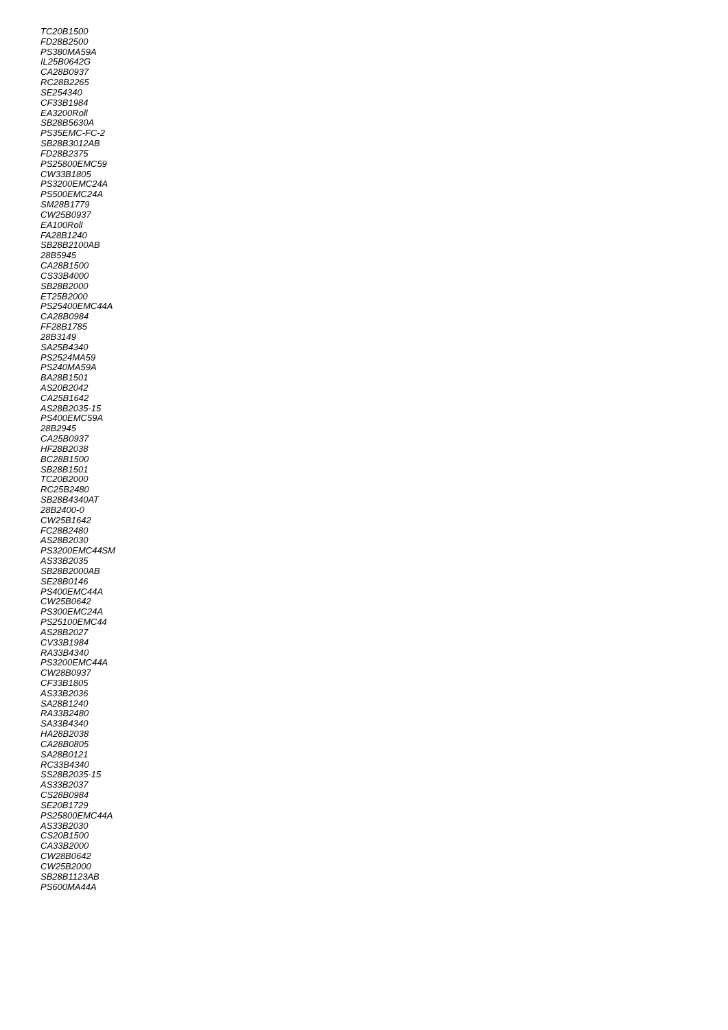TC20B1500
FD28B2500
PS380MA59A
IL25B0642G
CA28B0937
RC28B2265
SE254340
CF33B1984
EA3200Roll
SB28B5630A
PS35EMC-FC-2
SB28B3012AB
FD28B2375
PS25800EMC59
CW33B1805
PS3200EMC24A
PS500EMC24A
SM28B1779
CW25B0937
EA100Roll
FA28B1240
SB28B2100AB
28B5945
CA28B1500
CS33B4000
SB28B2000
ET25B2000
PS25400EMC44A
CA28B0984
FF28B1785
28B3149
SA25B4340
PS2524MA59
PS240MA59A
BA28B1501
AS20B2042
CA25B1642
AS28B2035-15
PS400EMC59A
28B2945
CA25B0937
HF28B2038
BC28B1500
SB28B1501
TC20B2000
RC25B2480
SB28B4340AT
28B2400-0
CW25B1642
FC28B2480
AS28B2030
PS3200EMC44SM
AS33B2035
SB28B2000AB
SE28B0146
PS400EMC44A
CW25B0642
PS300EMC24A
PS25100EMC44
AS28B2027
CV33B1984
RA33B4340
PS3200EMC44A
CW28B0937
CF33B1805
AS33B2036
SA28B1240
RA33B2480
SA33B4340
HA28B2038
CA28B0805
SA28B0121
RC33B4340
SS28B2035-15
AS33B2037
CS28B0984
SE20B1729
PS25800EMC44A
AS33B2030
CS20B1500
CA33B2000
CW28B0642
CW25B2000
SB28B1123AB
PS600MA44A